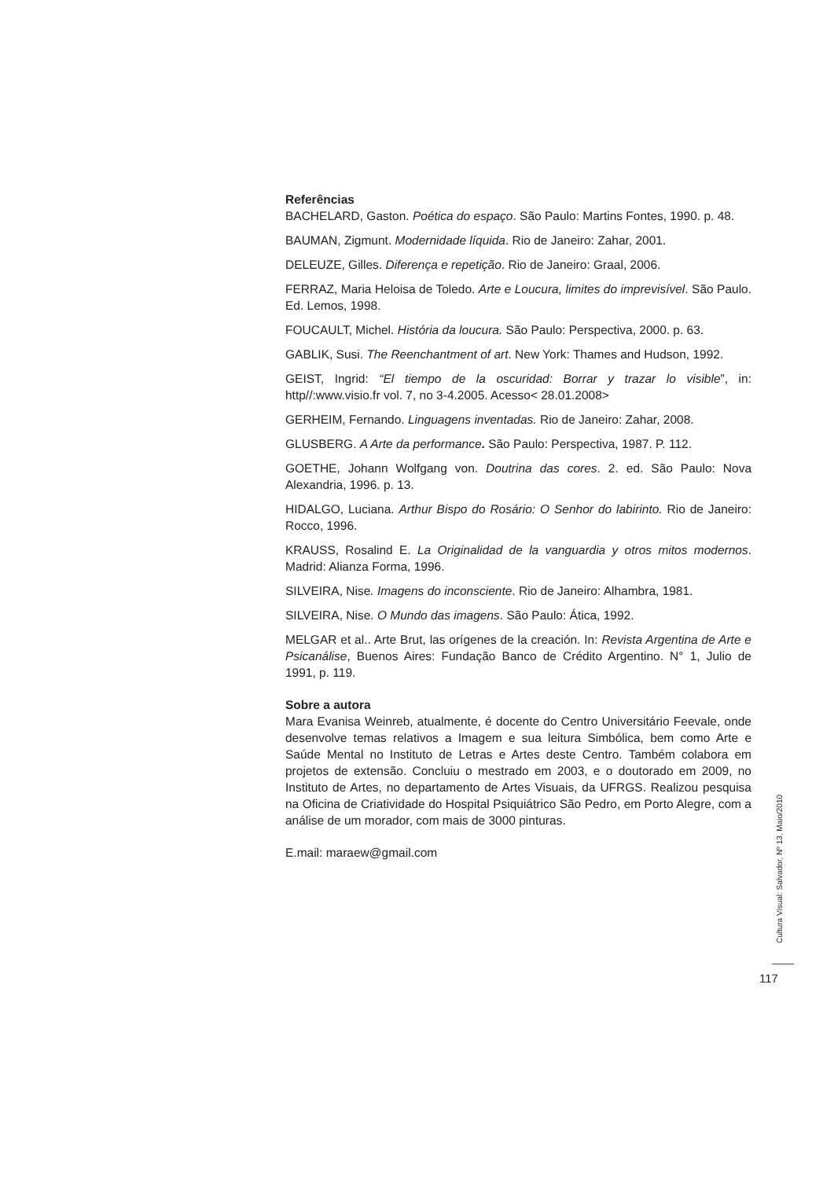Referências
BACHELARD, Gaston. Poética do espaço. São Paulo: Martins Fontes, 1990. p. 48.
BAUMAN, Zigmunt. Modernidade líquida. Rio de Janeiro: Zahar, 2001.
DELEUZE, Gilles. Diferença e repetição. Rio de Janeiro: Graal, 2006.
FERRAZ, Maria Heloisa de Toledo. Arte e Loucura, limites do imprevisível. São Paulo. Ed. Lemos, 1998.
FOUCAULT, Michel. História da loucura. São Paulo: Perspectiva, 2000. p. 63.
GABLIK, Susi. The Reenchantment of art. New York: Thames and Hudson, 1992.
GEIST, Ingrid: “El tiempo de la oscuridad: Borrar y trazar lo visible”, in: http//:www.visio.fr vol. 7, no 3-4.2005. Acesso< 28.01.2008>
GERHEIM, Fernando. Linguagens inventadas. Rio de Janeiro: Zahar, 2008.
GLUSBERG. A Arte da performance. São Paulo: Perspectiva, 1987. P. 112.
GOETHE, Johann Wolfgang von. Doutrina das cores. 2. ed. São Paulo: Nova Alexandria, 1996. p. 13.
HIDALGO, Luciana. Arthur Bispo do Rosário: O Senhor do labirinto. Rio de Janeiro: Rocco, 1996.
KRAUSS, Rosalind E. La Originalidad de la vanguardia y otros mitos modernos. Madrid: Alianza Forma, 1996.
SILVEIRA, Nise. Imagens do inconsciente. Rio de Janeiro: Alhambra, 1981.
SILVEIRA, Nise. O Mundo das imagens. São Paulo: Ática, 1992.
MELGAR et al.. Arte Brut, las orígenes de la creación. In: Revista Argentina de Arte e Psicanálise, Buenos Aires: Fundação Banco de Crédito Argentino. N° 1, Julio de 1991, p. 119.
Sobre a autora
Mara Evanisa Weinreb, atualmente, é docente do Centro Universitário Feevale, onde desenvolve temas relativos a Imagem e sua leitura Simbólica, bem como Arte e Saúde Mental no Instituto de Letras e Artes deste Centro. Também colabora em projetos de extensão. Concluiu o mestrado em 2003, e o doutorado em 2009, no Instituto de Artes, no departamento de Artes Visuais, da UFRGS. Realizou pesquisa na Oficina de Criatividade do Hospital Psiquiátrico São Pedro, em Porto Alegre, com a análise de um morador, com mais de 3000 pinturas.
E.mail: maraew@gmail.com
Cultura Visual: Salvador, Nº 13, Maio/2010
117